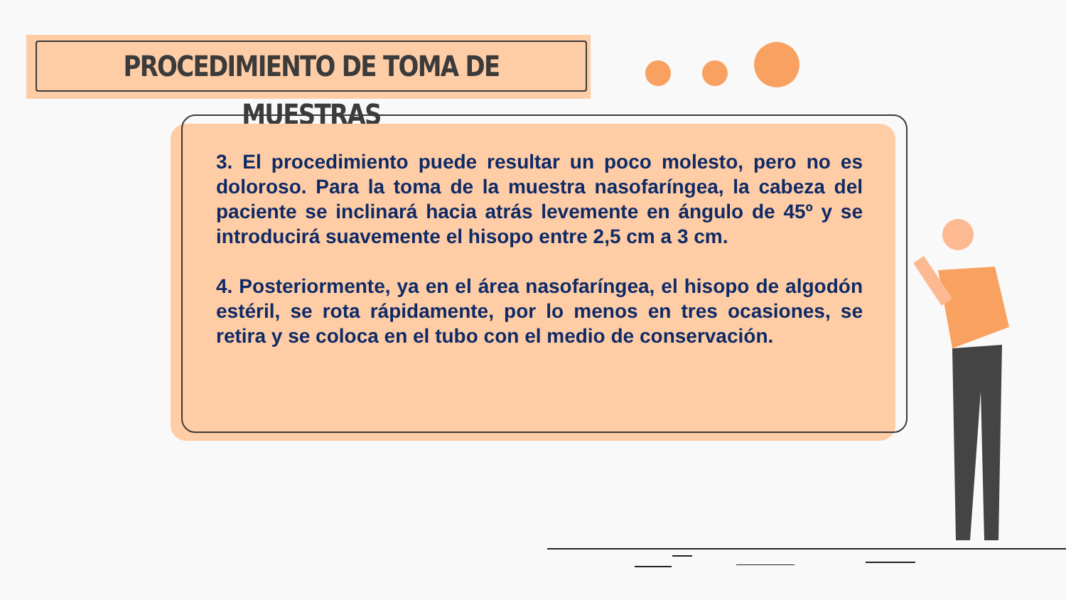PROCEDIMIENTO DE TOMA DE MUESTRAS
3. El procedimiento puede resultar un poco molesto, pero no es doloroso. Para la toma de la muestra nasofaríngea, la cabeza del paciente se inclinará hacia atrás levemente en ángulo de 45º y se introducirá suavemente el hisopo entre 2,5 cm a 3 cm.
4. Posteriormente, ya en el área nasofaríngea, el hisopo de algodón estéril, se rota rápidamente, por lo menos en tres ocasiones, se retira y se coloca en el tubo con el medio de conservación.